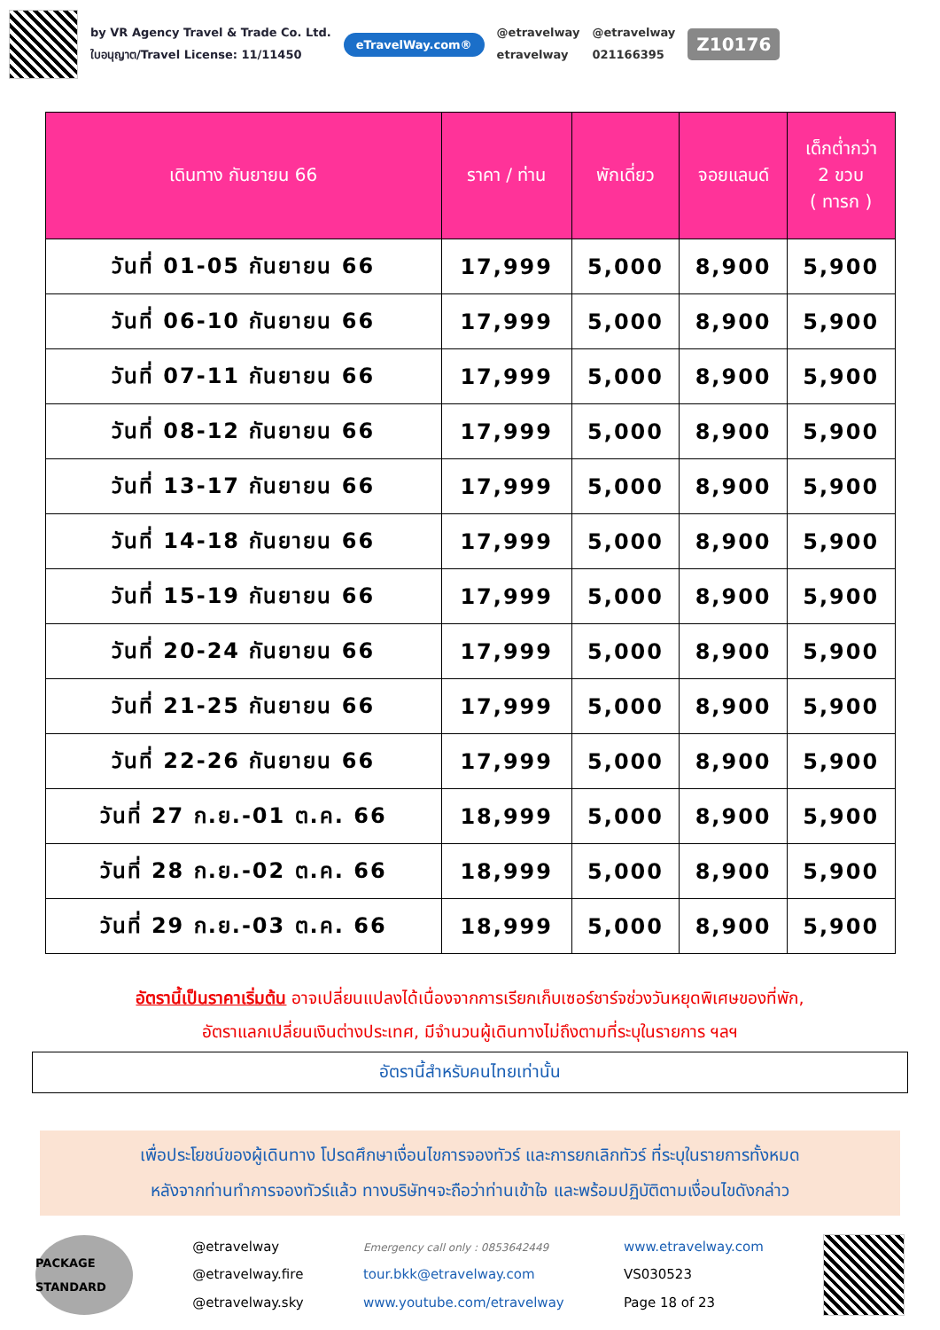by VR Agency Travel & Trade Co. Ltd.
ใบอนุญาต/Travel License: 11/11450
eTravelWay.com®
@etravelway
etravelway
@etravelway
021166395
Z10176
| เดินทาง กันยายน 66 | ราคา / ท่าน | พักเดี่ยว | จอยแลนด์ | เด็กต่ำกว่า 2 ขวบ ( ทารก ) |
| --- | --- | --- | --- | --- |
| วันที่ 01-05 กันยายน 66 | 17,999 | 5,000 | 8,900 | 5,900 |
| วันที่ 06-10 กันยายน 66 | 17,999 | 5,000 | 8,900 | 5,900 |
| วันที่ 07-11 กันยายน 66 | 17,999 | 5,000 | 8,900 | 5,900 |
| วันที่ 08-12 กันยายน 66 | 17,999 | 5,000 | 8,900 | 5,900 |
| วันที่ 13-17 กันยายน 66 | 17,999 | 5,000 | 8,900 | 5,900 |
| วันที่ 14-18 กันยายน 66 | 17,999 | 5,000 | 8,900 | 5,900 |
| วันที่ 15-19 กันยายน 66 | 17,999 | 5,000 | 8,900 | 5,900 |
| วันที่ 20-24 กันยายน 66 | 17,999 | 5,000 | 8,900 | 5,900 |
| วันที่ 21-25 กันยายน 66 | 17,999 | 5,000 | 8,900 | 5,900 |
| วันที่ 22-26 กันยายน 66 | 17,999 | 5,000 | 8,900 | 5,900 |
| วันที่ 27 ก.ย.-01 ต.ค. 66 | 18,999 | 5,000 | 8,900 | 5,900 |
| วันที่ 28 ก.ย.-02 ต.ค. 66 | 18,999 | 5,000 | 8,900 | 5,900 |
| วันที่ 29 ก.ย.-03 ต.ค. 66 | 18,999 | 5,000 | 8,900 | 5,900 |
อัตรานี้เป็นราคาเริ่มต้น อาจเปลี่ยนแปลงได้เนื่องจากการเรียกเก็บเซอร์ชาร์จช่วงวันหยุดพิเศษของที่พัก,
อัตราแลกเปลี่ยนเงินต่างประเทศ, มีจำนวนผู้เดินทางไม่ถึงตามที่ระบุในรายการ ฯลฯ
อัตรานี้สำหรับคนไทยเท่านั้น
เพื่อประโยชน์ของผู้เดินทาง โปรดศึกษาเงื่อนไขการจองทัวร์ และการยกเลิกทัวร์ ที่ระบุในรายการทั้งหมด
หลังจากท่านทำการจองทัวร์แล้ว ทางบริษัทฯจะถือว่าท่านเข้าใจ และพร้อมปฏิบัติตามเงื่อนไขดังกล่าว
PACKAGE STANDARD
@etravelway
@etravelway.fire
@etravelway.sky
Emergency call only : 0853642449
tour.bkk@etravelway.com
www.youtube.com/etravelway
www.etravelway.com
VS030523
Page 18 of 23